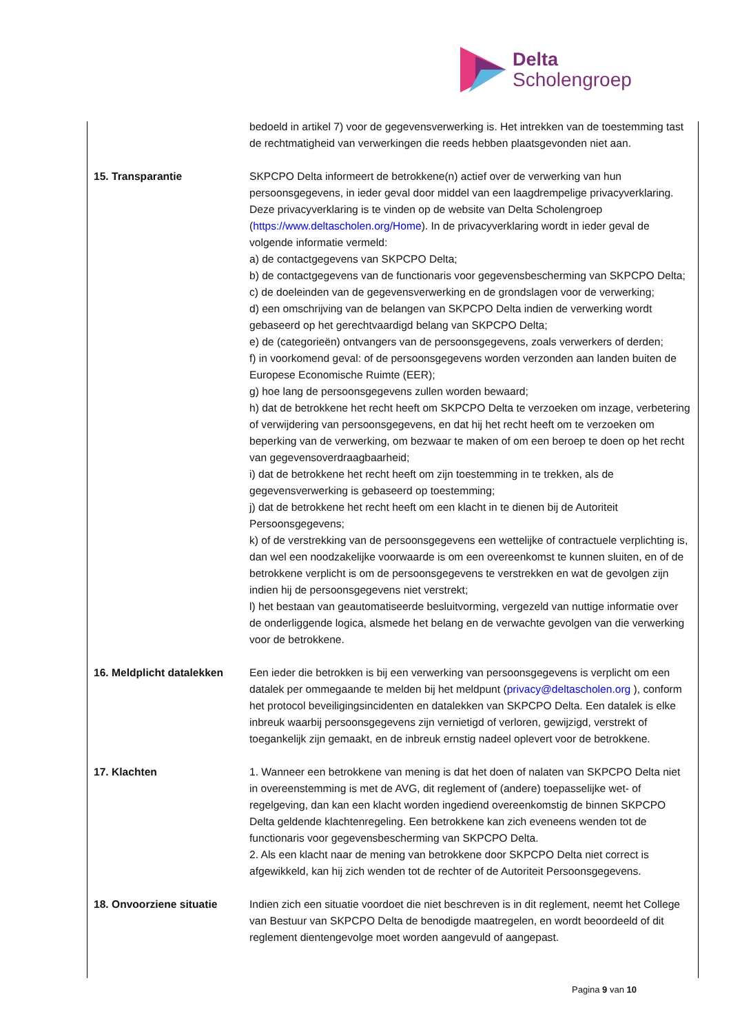Delta
Scholengroep
| | bedoeld in artikel 7) voor de gegevensverwerking is. Het intrekken van de toestemming tast de rechtmatigheid van verwerkingen die reeds hebben plaatsgevonden niet aan. |
| 15. Transparantie | SKPCPO Delta informeert de betrokkene(n) actief over de verwerking van hun persoonsgegevens, in ieder geval door middel van een laagdrempelige privacyverklaring. Deze privacyverklaring is te vinden op de website van Delta Scholengroep ( https://www.deltascholen.org/Home ). In de privacyverklaring wordt in ieder geval de volgende informatie vermeld: a) de contactgegevens van SKPCPO Delta; b) de contactgegevens van de functionaris voor gegevensbescherming van SKPCPO Delta; c) de doeleinden van de gegevensverwerking en de grondslagen voor de verwerking; d) een omschrijving van de belangen van SKPCPO Delta indien de verwerking wordt gebaseerd op het gerechtvaardigd belang van SKPCPO Delta; e) de (categorieën) ontvangers van de persoonsgegevens, zoals verwerkers of derden; f) in voorkomend geval: of de persoonsgegevens worden verzonden aan landen buiten de Europese Economische Ruimte (EER); g) hoe lang de persoonsgegevens zullen worden bewaard; h) dat de betrokkene het recht heeft om SKPCPO Delta te verzoeken om inzage, verbetering of verwijdering van persoonsgegevens, en dat hij het recht heeft om te verzoeken om beperking van de verwerking, om bezwaar te maken of om een beroep te doen op het recht van gegevensoverdraagbaarheid; i) dat de betrokkene het recht heeft om zijn toestemming in te trekken, als de gegevensverwerking is gebaseerd op toestemming; j) dat de betrokkene het recht heeft om een klacht in te dienen bij de Autoriteit Persoonsgegevens; k) of de verstrekking van de persoonsgegevens een wettelijke of contractuele verplichting is, dan wel een noodzakelijke voorwaarde is om een overeenkomst te kunnen sluiten, en of de betrokkene verplicht is om de persoonsgegevens te verstrekken en wat de gevolgen zijn indien hij de persoonsgegevens niet verstrekt; l) het bestaan van geautomatiseerde besluitvorming, vergezeld van nuttige informatie over de onderliggende logica, alsmede het belang en de verwachte gevolgen van die verwerking voor de betrokkene. |
| 16. Meldplicht datalekken | Een ieder die betrokken is bij een verwerking van persoonsgegevens is verplicht om een datalek per ommegaande te melden bij het meldpunt ( privacy@deltascholen.org ), conform het protocol beveiligingsincidenten en datalekken van SKPCPO Delta. Een datalek is elke inbreuk waarbij persoonsgegevens zijn vernietigd of verloren, gewijzigd, verstrekt of toegankelijk zijn gemaakt, en de inbreuk ernstig nadeel oplevert voor de betrokkene. |
| 17. Klachten | 1. Wanneer een betrokkene van mening is dat het doen of nalaten van SKPCPO Delta niet in overeenstemming is met de AVG, dit reglement of (andere) toepasselijke wet- of regelgeving, dan kan een klacht worden ingediend overeenkomstig de binnen SKPCPO Delta geldende klachtenregeling. Een betrokkene kan zich eveneens wenden tot de functionaris voor gegevensbescherming van SKPCPO Delta. 2. Als een klacht naar de mening van betrokkene door SKPCPO Delta niet correct is afgewikkeld, kan hij zich wenden tot de rechter of de Autoriteit Persoonsgegevens. |
| 18. Onvoorziene situatie | Indien zich een situatie voordoet die niet beschreven is in dit reglement, neemt het College van Bestuur van SKPCPO Delta de benodigde maatregelen, en wordt beoordeeld of dit reglement dientengevolge moet worden aangevuld of aangepast. |
Pagina 9 van 10